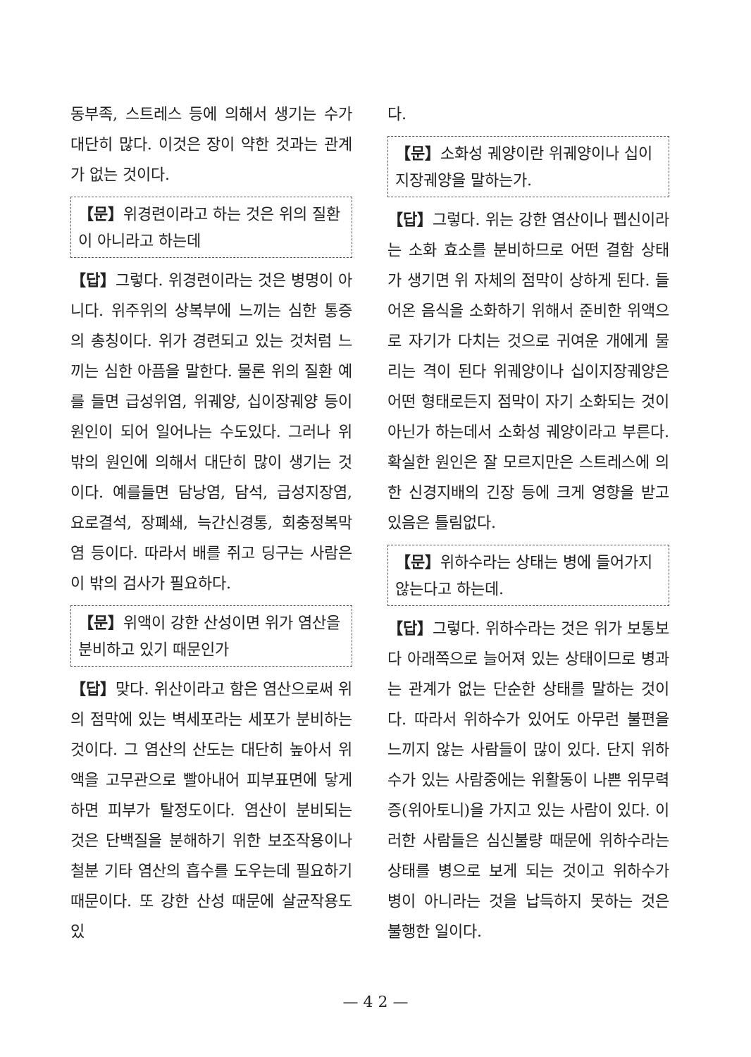동부족, 스트레스 등에 의해서 생기는 수가 대단히 많다. 이것은 장이 약한 것과는 관계가 없는 것이다.
【문】위경련이라고 하는 것은 위의 질환이 아니라고 하는데
【답】그렇다. 위경련이라는 것은 병명이 아니다. 위주위의 상복부에 느끼는 심한 통증의 총칭이다. 위가 경련되고 있는 것처럼 느끼는 심한 아픔을 말한다. 물론 위의 질환 예를 들면 급성위염, 위궤양, 십이장궤양 등이 원인이 되어 일어나는 수도있다. 그러나 위밖의 원인에 의해서 대단히 많이 생기는 것이다. 예를들면 담낭염, 담석, 급성지장염, 요로결석, 장폐쇄, 늑간신경통, 회충정복막염 등이다. 따라서 배를 쥐고 딩구는 사람은 이 밖의 검사가 필요하다.
【문】위액이 강한 산성이면 위가 염산을 분비하고 있기 때문인가
【답】맞다. 위산이라고 함은 염산으로써 위의 점막에 있는 벽세포라는 세포가 분비하는 것이다. 그 염산의 산도는 대단히 높아서 위액을 고무관으로 빨아내어 피부표면에 닿게하면 피부가 탈정도이다. 염산이 분비되는 것은 단백질을 분해하기 위한 보조작용이나 철분 기타 염산의 흡수를 도우는데 필요하기 때문이다. 또 강한 산성 때문에 살균작용도 있
다.
【문】소화성 궤양이란 위궤양이나 십이지장궤양을 말하는가.
【답】그렇다. 위는 강한 염산이나 펩신이라는 소화 효소를 분비하므로 어떤 결함 상태가 생기면 위 자체의 점막이 상하게 된다. 들어온 음식을 소화하기 위해서 준비한 위액으로 자기가 다치는 것으로 귀여운 개에게 물리는 격이 된다 위궤양이나 십이지장궤양은 어떤 형태로든지 점막이 자기 소화되는 것이 아닌가 하는데서 소화성 궤양이라고 부른다. 확실한 원인은 잘 모르지만은 스트레스에 의한 신경지배의 긴장 등에 크게 영향을 받고 있음은 틀림없다.
【문】위하수라는 상태는 병에 들어가지 않는다고 하는데.
【답】그렇다. 위하수라는 것은 위가 보통보다 아래쪽으로 늘어져 있는 상태이므로 병과는 관계가 없는 단순한 상태를 말하는 것이다. 따라서 위하수가 있어도 아무런 불편을 느끼지 않는 사람들이 많이 있다. 단지 위하수가 있는 사람중에는 위활동이 나쁜 위무력증(위아토니)을 가지고 있는 사람이 있다. 이러한 사람들은 심신불량 때문에 위하수라는 상태를 병으로 보게 되는 것이고 위하수가 병이 아니라는 것을 납득하지 못하는 것은 불행한 일이다.
— 4 2 —